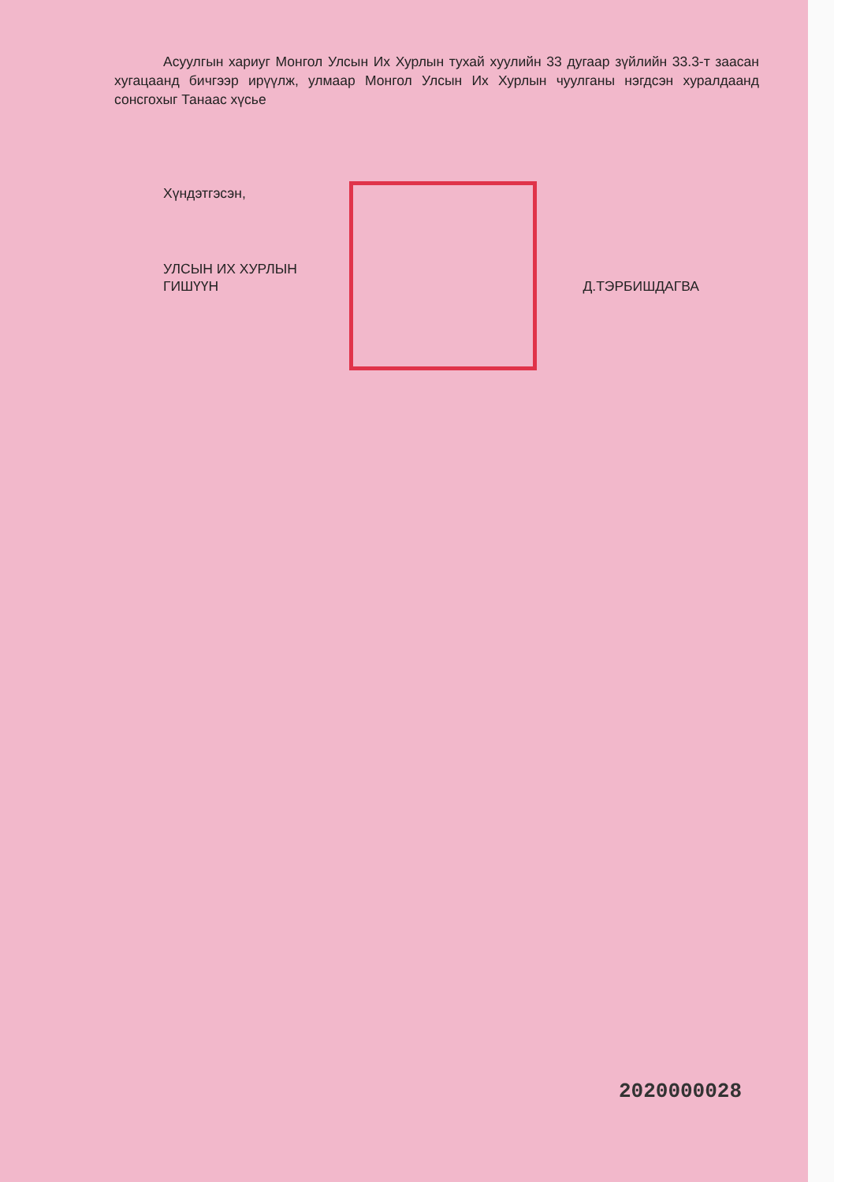Асуулгын хариуг Монгол Улсын Их Хурлын тухай хуулийн 33 дугаар зүйлийн 33.3-т заасан хугацаанд бичгээр ирүүлж, улмаар Монгол Улсын Их Хурлын чуулганы нэгдсэн хуралдаанд сонсгохыг Танаас хүсье
Хүндэтгэсэн,
УЛСЫН ИХ ХУРЛЫН
ГИШҮҮН
Д.ТЭРБИШДАГВА
2020000028